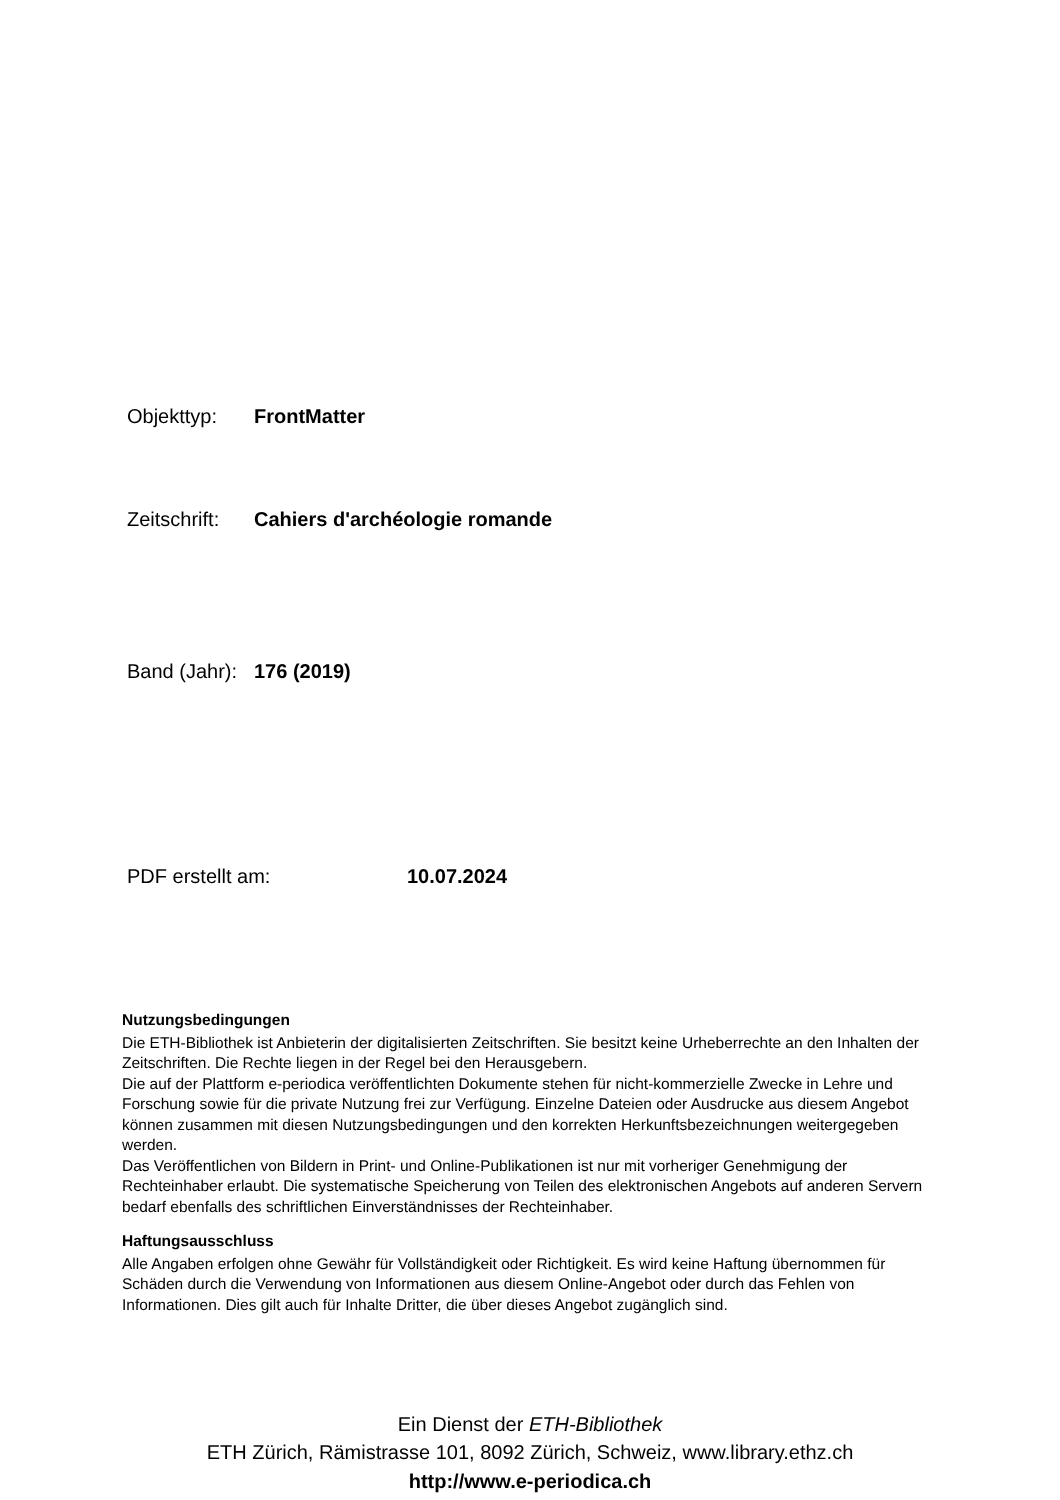Objekttyp: FrontMatter
Zeitschrift: Cahiers d'archéologie romande
Band (Jahr): 176 (2019)
PDF erstellt am: 10.07.2024
Nutzungsbedingungen
Die ETH-Bibliothek ist Anbieterin der digitalisierten Zeitschriften. Sie besitzt keine Urheberrechte an den Inhalten der Zeitschriften. Die Rechte liegen in der Regel bei den Herausgebern.
Die auf der Plattform e-periodica veröffentlichten Dokumente stehen für nicht-kommerzielle Zwecke in Lehre und Forschung sowie für die private Nutzung frei zur Verfügung. Einzelne Dateien oder Ausdrucke aus diesem Angebot können zusammen mit diesen Nutzungsbedingungen und den korrekten Herkunftsbezeichnungen weitergegeben werden.
Das Veröffentlichen von Bildern in Print- und Online-Publikationen ist nur mit vorheriger Genehmigung der Rechteinhaber erlaubt. Die systematische Speicherung von Teilen des elektronischen Angebots auf anderen Servern bedarf ebenfalls des schriftlichen Einverständnisses der Rechteinhaber.
Haftungsausschluss
Alle Angaben erfolgen ohne Gewähr für Vollständigkeit oder Richtigkeit. Es wird keine Haftung übernommen für Schäden durch die Verwendung von Informationen aus diesem Online-Angebot oder durch das Fehlen von Informationen. Dies gilt auch für Inhalte Dritter, die über dieses Angebot zugänglich sind.
Ein Dienst der ETH-Bibliothek
ETH Zürich, Rämistrasse 101, 8092 Zürich, Schweiz, www.library.ethz.ch
http://www.e-periodica.ch